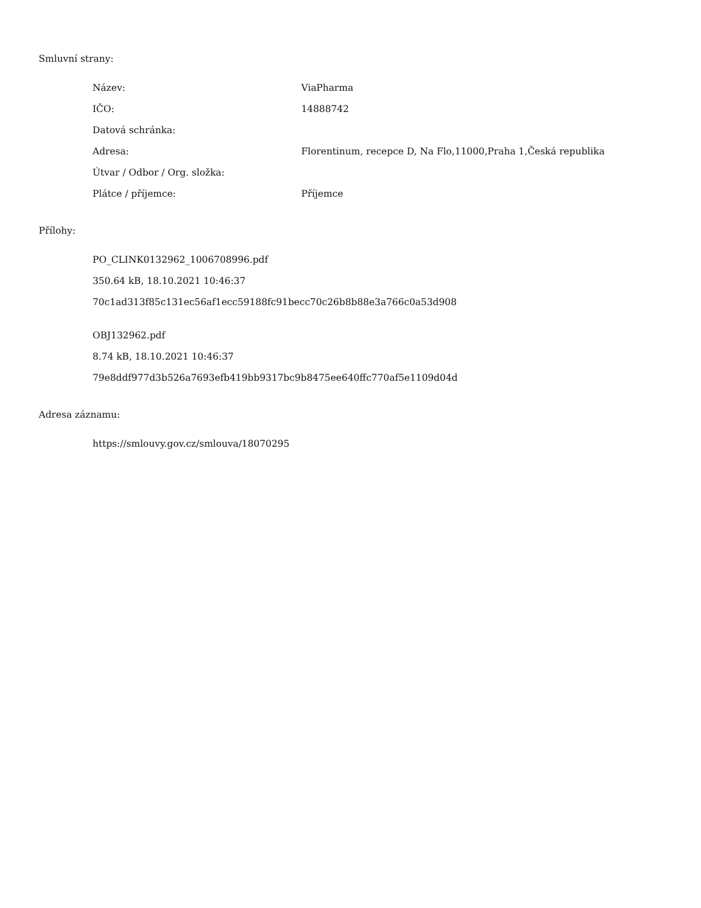Smluvní strany:
| Název: | ViaPharma |
| IČO: | 14888742 |
| Datová schránka: | |
| Adresa: | Florentinum, recepce D, Na Flo,11000,Praha 1,Česká republika |
| Útvar / Odbor / Org. složka: | |
| Plátce / příjemce: | Příjemce |
Přílohy:
PO_CLINK0132962_1006708996.pdf
350.64 kB, 18.10.2021 10:46:37
70c1ad313f85c131ec56af1ecc59188fc91becc70c26b8b88e3a766c0a53d908
OBJ132962.pdf
8.74 kB, 18.10.2021 10:46:37
79e8ddf977d3b526a7693efb419bb9317bc9b8475ee640ffc770af5e1109d04d
Adresa záznamu:
https://smlouvy.gov.cz/smlouva/18070295